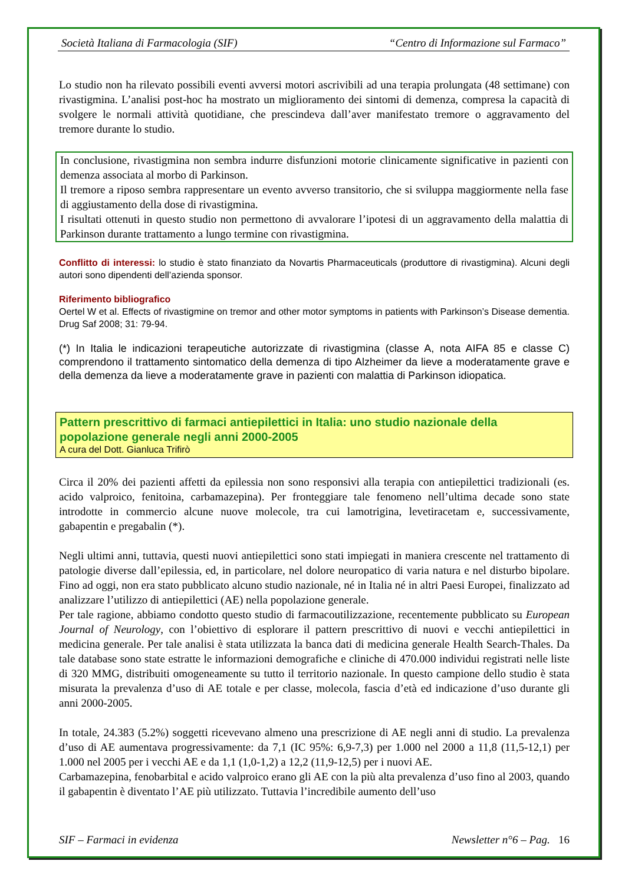Società Italiana di Farmacologia (SIF) “Centro di Informazione sul Farmaco”
Lo studio non ha rilevato possibili eventi avversi motori ascrivibili ad una terapia prolungata (48 settimane) con rivastigmina. L’analisi post-hoc ha mostrato un miglioramento dei sintomi di demenza, compresa la capacità di svolgere le normali attività quotidiane, che prescindeva dall’aver manifestato tremore o aggravamento del tremore durante lo studio.
In conclusione, rivastigmina non sembra indurre disfunzioni motorie clinicamente significative in pazienti con demenza associata al morbo di Parkinson.
Il tremore a riposo sembra rappresentare un evento avverso transitorio, che si sviluppa maggiormente nella fase di aggiustamento della dose di rivastigmina.
I risultati ottenuti in questo studio non permettono di avvalorare l’ipotesi di un aggravamento della malattia di Parkinson durante trattamento a lungo termine con rivastigmina.
Conflitto di interessi: lo studio è stato finanziato da Novartis Pharmaceuticals (produttore di rivastigmina). Alcuni degli autori sono dipendenti dell’azienda sponsor.
Riferimento bibliografico
Oertel W et al. Effects of rivastigmine on tremor and other motor symptoms in patients with Parkinson’s Disease dementia. Drug Saf 2008; 31: 79-94.
(*) In Italia le indicazioni terapeutiche autorizzate di rivastigmina (classe A, nota AIFA 85 e classe C) comprendono il trattamento sintomatico della demenza di tipo Alzheimer da lieve a moderatamente grave e della demenza da lieve a moderatamente grave in pazienti con malattia di Parkinson idiopatica.
Pattern prescrittivo di farmaci antiepilettici in Italia: uno studio nazionale della popolazione generale negli anni 2000-2005
A cura del Dott. Gianluca Trifirò
Circa il 20% dei pazienti affetti da epilessia non sono responsivi alla terapia con antiepilettici tradizionali (es. acido valproico, fenitoina, carbamazepina). Per fronteggiare tale fenomeno nell’ultima decade sono state introdotte in commercio alcune nuove molecole, tra cui lamotrigina, levetiracetam e, successivamente, gabapentin e pregabalin (*).
Negli ultimi anni, tuttavia, questi nuovi antiepilettici sono stati impiegati in maniera crescente nel trattamento di patologie diverse dall’epilessia, ed, in particolare, nel dolore neuropatico di varia natura e nel disturbo bipolare. Fino ad oggi, non era stato pubblicato alcuno studio nazionale, né in Italia né in altri Paesi Europei, finalizzato ad analizzare l’utilizzo di antiepilettici (AE) nella popolazione generale.
Per tale ragione, abbiamo condotto questo studio di farmacoutilizzazione, recentemente pubblicato su European Journal of Neurology, con l’obiettivo di esplorare il pattern prescrittivo di nuovi e vecchi antiepilettici in medicina generale. Per tale analisi è stata utilizzata la banca dati di medicina generale Health Search-Thales. Da tale database sono state estratte le informazioni demografiche e cliniche di 470.000 individui registrati nelle liste di 320 MMG, distribuiti omogeneamente su tutto il territorio nazionale. In questo campione dello studio è stata misurata la prevalenza d’uso di AE totale e per classe, molecola, fascia d’età ed indicazione d’uso durante gli anni 2000-2005.
In totale, 24.383 (5.2%) soggetti ricevevano almeno una prescrizione di AE negli anni di studio. La prevalenza d’uso di AE aumentava progressivamente: da 7,1 (IC 95%: 6,9-7,3) per 1.000 nel 2000 a 11,8 (11,5-12,1) per 1.000 nel 2005 per i vecchi AE e da 1,1 (1,0-1,2) a 12,2 (11,9-12,5) per i nuovi AE.
Carbamazepina, fenobarbital e acido valproico erano gli AE con la più alta prevalenza d’uso fino al 2003, quando il gabapentin è diventato l’AE più utilizzato. Tuttavia l’incredibile aumento dell’uso
SIF – Farmaci in evidenza Newsletter n°6 – Pag. 16